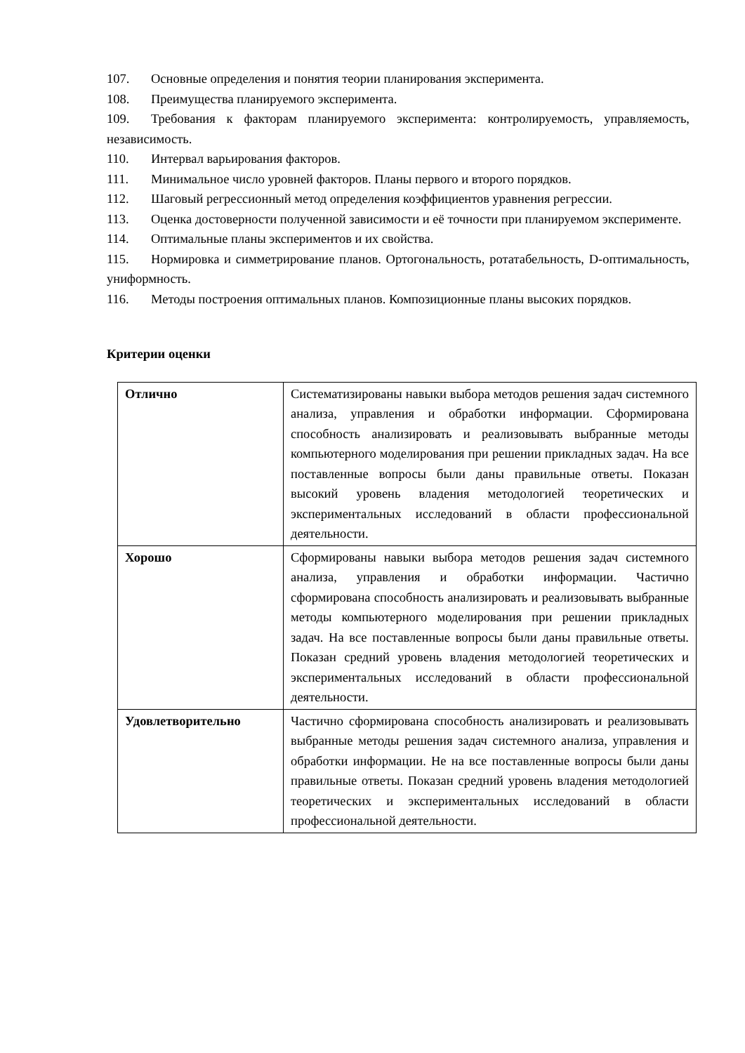107. Основные определения и понятия теории планирования эксперимента.
108. Преимущества планируемого эксперимента.
109. Требования к факторам планируемого эксперимента: контролируемость, управляемость, независимость.
110. Интервал варьирования факторов.
111. Минимальное число уровней факторов. Планы первого и второго порядков.
112. Шаговый регрессионный метод определения коэффициентов уравнения регрессии.
113. Оценка достоверности полученной зависимости и её точности при планируемом эксперименте.
114. Оптимальные планы экспериментов и их свойства.
115. Нормировка и симметрирование планов. Ортогональность, ротатабельность, D-оптимальность, униформность.
116. Методы построения оптимальных планов. Композиционные планы высоких порядков.
Критерии оценки
| Отлично | Систематизированы навыки выбора методов решения задач системного анализа, управления и обработки информации. Сформирована способность анализировать и реализовывать выбранные методы компьютерного моделирования при решении прикладных задач. На все поставленные вопросы были даны правильные ответы. Показан высокий уровень владения методологией теоретических и экспериментальных исследований в области профессиональной деятельности. |
| Хорошо | Сформированы навыки выбора методов решения задач системного анализа, управления и обработки информации. Частично сформирована способность анализировать и реализовывать выбранные методы компьютерного моделирования при решении прикладных задач. На все поставленные вопросы были даны правильные ответы. Показан средний уровень владения методологией теоретических и экспериментальных исследований в области профессиональной деятельности. |
| Удовлетворительно | Частично сформирована способность анализировать и реализовывать выбранные методы решения задач системного анализа, управления и обработки информации. Не на все поставленные вопросы были даны правильные ответы. Показан средний уровень владения методологией теоретических и экспериментальных исследований в области профессиональной деятельности. |